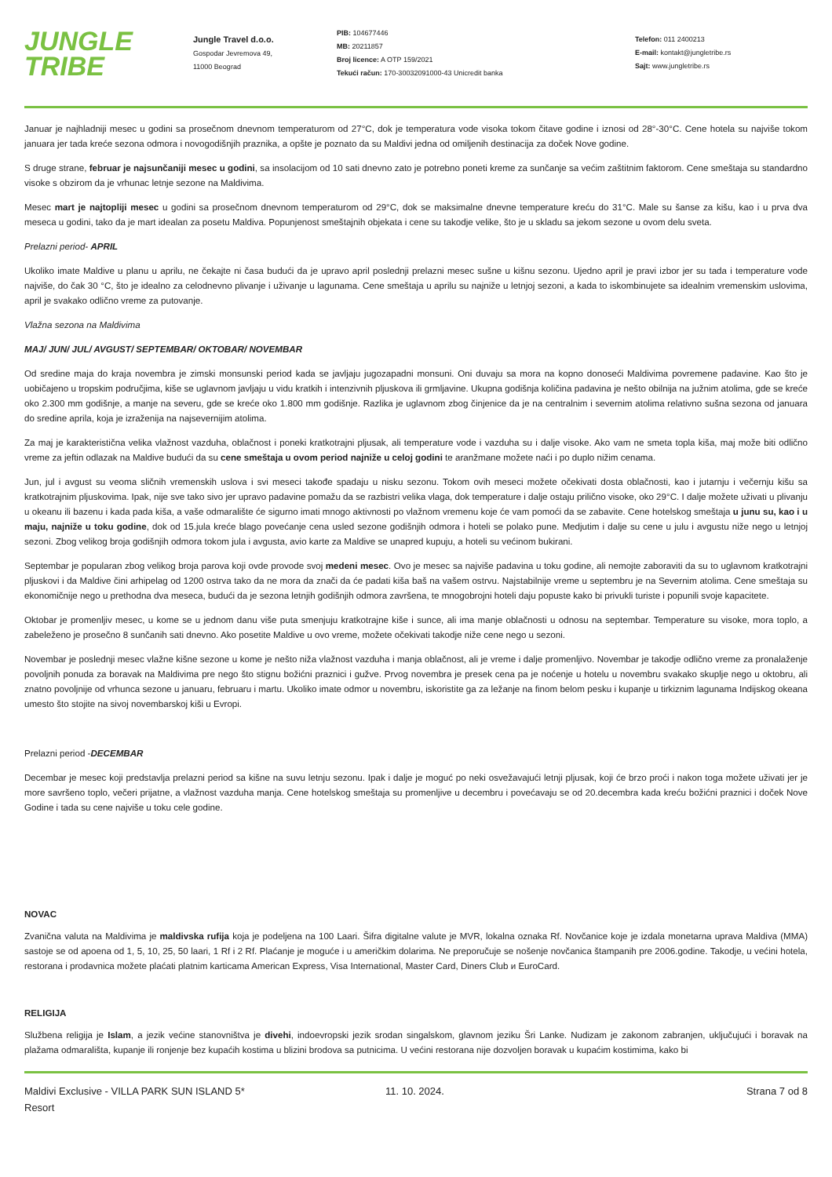JUNGLE
TRIBE
Jungle Travel d.o.o.
Gospodar Jevremova 49,
11000 Beograd
PIB: 104677446
MB: 20211857
Broj licence: A OTP 159/2021
Tekući račun: 170-30032091000-43 Unicredit banka
Telefon: 011 2400213
E-mail: kontakt@jungletribe.rs
Sajt: www.jungletribe.rs
Januar je najhladniji mesec u godini sa prosečnom dnevnom temperaturom od 27°C, dok je temperatura vode visoka tokom čitave godine i iznosi od 28°-30°C. Cene hotela su najviše tokom januara jer tada kreće sezona odmora i novogodišnjih praznika, a opšte je poznato da su Maldivi jedna od omiljenih destinacija za doček Nove godine.
S druge strane, februar je najsunčaniji mesec u godini, sa insolacijom od 10 sati dnevno zato je potrebno poneti kreme za sunčanje sa većim zaštitnim faktorom. Cene smeštaja su standardno visoke s obzirom da je vrhunac letnje sezone na Maldivima.
Mesec mart je najtopliji mesec u godini sa prosečnom dnevnom temperaturom od 29°C, dok se maksimalne dnevne temperature kreću do 31°C. Male su šanse za kišu, kao i u prva dva meseca u godini, tako da je mart idealan za posetu Maldiva. Popunjenost smeštajnih objekata i cene su takodje velike, što je u skladu sa jekom sezone u ovom delu sveta.
Prelazni period- APRIL
Ukoliko imate Maldive u planu u aprilu, ne čekajte ni časa budući da je upravo april poslednji prelazni mesec sušne u kišnu sezonu. Ujedno april je pravi izbor jer su tada i temperature vode najviše, do čak 30 °C, što je idealno za celodnevno plivanje i uživanje u lagunama. Cene smeštaja u aprilu su najniže u letnjoj sezoni, a kada to iskombinujete sa idealnim vremenskim uslovima, april je svakako odlično vreme za putovanje.
Vlažna sezona na Maldivima
MAJ/ JUN/ JUL/ AVGUST/ SEPTEMBAR/ OKTOBAR/ NOVEMBAR
Od sredine maja do kraja novembra je zimski monsunski period kada se javljaju jugozapadni monsuni. Oni duvaju sa mora na kopno donoseći Maldivima povremene padavine. Kao što je uobičajeno u tropskim područjima, kiše se uglavnom javljaju u vidu kratkih i intenzivnih pljuskova ili grmljavine. Ukupna godišnja količina padavina je nešto obilnija na južnim atolima, gde se kreće oko 2.300 mm godišnje, a manje na severu, gde se kreće oko 1.800 mm godišnje. Razlika je uglavnom zbog činjenice da je na centralnim i severnim atolima relativno sušna sezona od januara do sredine aprila, koja je izraženija na najsevernijim atolima.
Za maj je karakteristična velika vlažnost vazduha, oblačnost i poneki kratkotrajni pljusak, ali temperature vode i vazduha su i dalje visoke. Ako vam ne smeta topla kiša, maj može biti odlično vreme za jeftin odlazak na Maldive budući da su cene smeštaja u ovom period najniže u celoj godini te aranžmane možete naći i po duplo nižim cenama.
Jun, jul i avgust su veoma sličnih vremenskih uslova i svi meseci takođe spadaju u nisku sezonu. Tokom ovih meseci možete očekivati dosta oblačnosti, kao i jutarnju i večernju kišu sa kratkotrajnim pljuskovima. Ipak, nije sve tako sivo jer upravo padavine pomažu da se razbistri velika vlaga, dok temperature i dalje ostaju prilično visoke, oko 29°C. I dalje možete uživati u plivanju u okeanu ili bazenu i kada pada kiša, a vaše odmaralište će sigurno imati mnogo aktivnosti po vlažnom vremenu koje će vam pomoći da se zabavite. Cene hotelskog smeštaja u junu su, kao i u maju, najniže u toku godine, dok od 15.jula kreće blago povećanje cena usled sezone godišnjih odmora i hoteli se polako pune. Medjutim i dalje su cene u julu i avgustu niže nego u letnjoj sezoni. Zbog velikog broja godišnjih odmora tokom jula i avgusta, avio karte za Maldive se unapred kupuju, a hoteli su većinom bukirani.
Septembar je popularan zbog velikog broja parova koji ovde provode svoj medeni mesec. Ovo je mesec sa najviše padavina u toku godine, ali nemojte zaboraviti da su to uglavnom kratkotrajni pljuskovi i da Maldive čini arhipelag od 1200 ostrva tako da ne mora da znači da će padati kiša baš na vašem ostrvu. Najstabilnije vreme u septembru je na Severnim atolima. Cene smeštaja su ekonomičnije nego u prethodna dva meseca, budući da je sezona letnjih godišnjih odmora završena, te mnogobrojni hoteli daju popuste kako bi privukli turiste i popunili svoje kapacitete.
Oktobar je promenljiv mesec, u kome se u jednom danu više puta smenjuju kratkotrajne kiše i sunce, ali ima manje oblačnosti u odnosu na septembar. Temperature su visoke, mora toplo, a zabeleženo je prosečno 8 sunčanih sati dnevno. Ako posetite Maldive u ovo vreme, možete očekivati takodje niže cene nego u sezoni.
Novembar je poslednji mesec vlažne kišne sezone u kome je nešto niža vlažnost vazduha i manja oblačnost, ali je vreme i dalje promenljivo. Novembar je takodje odlično vreme za pronalaženje povoljnih ponuda za boravak na Maldivima pre nego što stignu božićni praznici i gužve. Prvog novembra je presek cena pa je noćenje u hotelu u novembru svakako skuplje nego u oktobru, ali znatno povoljnije od vrhunca sezone u januaru, februaru i martu. Ukoliko imate odmor u novembru, iskoristite ga za ležanje na finom belom pesku i kupanje u tirkiznim lagunama Indijskog okeana umesto što stojite na sivoj novembarskoj kiši u Evropi.
Prelazni period -DECEMBAR
Decembar je mesec koji predstavlja prelazni period sa kišne na suvu letnju sezonu. Ipak i dalje je moguć po neki osvežavajući letnji pljusak, koji će brzo proći i nakon toga možete uživati jer je more savršeno toplo, večeri prijatne, a vlažnost vazduha manja. Cene hotelskog smeštaja su promenljive u decembru i povećavaju se od 20.decembra kada kreću božićni praznici i doček Nove Godine i tada su cene najviše u toku cele godine.
NOVAC
Zvanična valuta na Maldivima je maldivska rufija koja je podeljena na 100 Laari. Šifra digitalne valute je MVR, lokalna oznaka Rf. Novčanice koje je izdala monetarna uprava Maldiva (MMA) sastoje se od apoena od 1, 5, 10, 25, 50 laari, 1 Rf i 2 Rf. Plaćanje je moguće i u američkim dolarima. Ne preporučuje se nošenje novčanica štampanih pre 2006.godine. Takodje, u većini hotela, restorana i prodavnica možete plaćati platnim karticama American Express, Visa International, Master Card, Diners Club и EuroCard.
RELIGIJA
Službena religija je Islam, a jezik većine stanovništva je divehi, indoevropski jezik srodan singalskom, glavnom jeziku Šri Lanke. Nudizam je zakonom zabranjen, uključujući i boravak na plažama odmarališta, kupanje ili ronjenje bez kupaćih kostima u blizini brodova sa putnicima. U većini restorana nije dozvoljen boravak u kupaćim kostimima, kako bi
Maldivi Exclusive - VILLA PARK SUN ISLAND 5*
Resort
11. 10. 2024. Strana 7 od 8